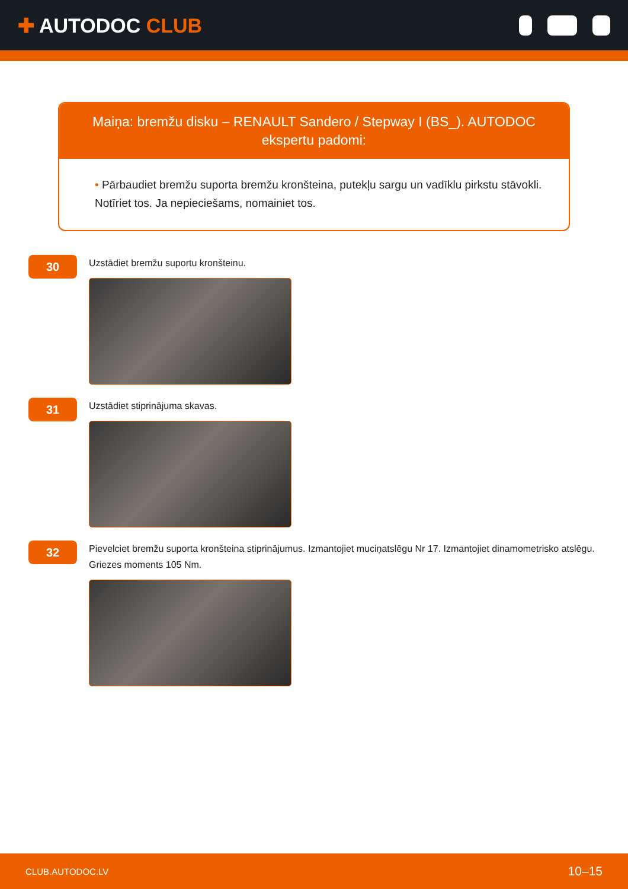✚ AUTODOC CLUB
Maiņa: bremžu disku – RENAULT Sandero / Stepway I (BS_). AUTODOC ekspertu padomi:
• Pārbaudiet bremžu suporta bremžu kronšteina, putekļu sargu un vadīklu pirkstu stāvokli. Notīriet tos. Ja nepieciešams, nomainiet tos.
30
Uzstādiet bremžu suportu kronšteinu.
31
Uzstādiet stiprinājuma skavas.
32
Pievelciet bremžu suporta kronšteina stiprinājumus. Izmantojiet muciņatslēgu Nr 17. Izmantojiet dinamometrisko atslēgu. Griezes moments 105 Nm.
CLUB.AUTODOC.LV 10–15